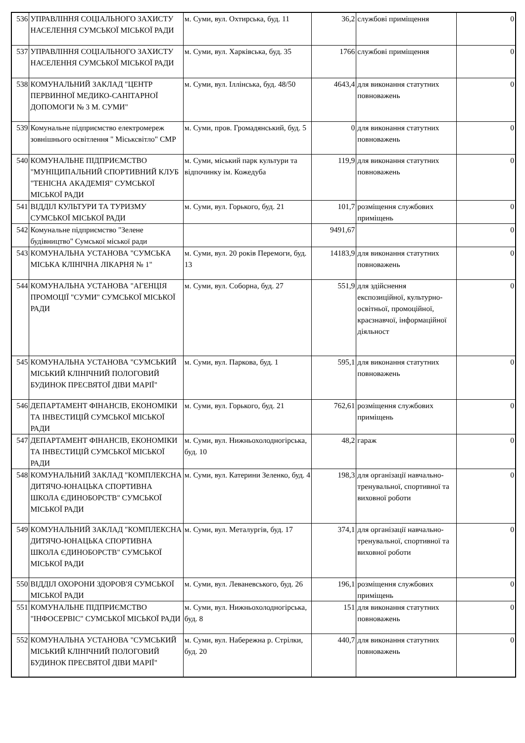| 536 | УПРАВЛІННЯ СОЦІАЛЬНОГО ЗАХИСТУ НАСЕЛЕННЯ СУМСЬКОЇ МІСЬКОЇ РАДИ | м. Суми, вул. Охтирська, буд. 11 | 36,2 | службові приміщення | 0 |
| 537 | УПРАВЛІННЯ СОЦІАЛЬНОГО ЗАХИСТУ НАСЕЛЕННЯ СУМСЬКОЇ МІСЬКОЇ РАДИ | м. Суми, вул. Харківська, буд. 35 | 1766 | службові приміщення | 0 |
| 538 | КОМУНАЛЬНИЙ ЗАКЛАД "ЦЕНТР ПЕРВИННОЇ МЕДИКО-САНІТАРНОЇ ДОПОМОГИ № 3 М. СУМИ" | м. Суми, вул. Іллінська, буд. 48/50 | 4643,4 | для виконання статутних повноважень | 0 |
| 539 | Комунальне підприємство електромереж зовнішнього освітлення " Міськсвітло" СМР | м. Суми, пров. Громадянський, буд. 5 | 0 | для виконання статутних повноважень | 0 |
| 540 | КОМУНАЛЬНЕ ПІДПРИЄМСТВО "МУНІЦИПАЛЬНИЙ СПОРТИВНИЙ КЛУБ "ТЕНІСНА АКАДЕМІЯ" СУМСЬКОЇ МІСЬКОЇ РАДИ | м. Суми, міський парк культури та відпочинку ім. Кожедуба | 119,9 | для виконання статутних повноважень | 0 |
| 541 | ВІДДІЛ КУЛЬТУРИ ТА ТУРИЗМУ СУМСЬКОЇ МІСЬКОЇ РАДИ | м. Суми, вул. Горького, буд. 21 | 101,7 | розміщення службових приміщень | 0 |
| 542 | Комунальне підприємство "Зелене будівництво" Сумської міської ради | | 9491,67 | | 0 |
| 543 | КОМУНАЛЬНА УСТАНОВА "СУМСЬКА МІСЬКА КЛІНІЧНА ЛІКАРНЯ № 1" | м. Суми, вул. 20 років Перемоги, буд. 13 | 14183,9 | для виконання статутних повноважень | 0 |
| 544 | КОМУНАЛЬНА УСТАНОВА "АГЕНЦІЯ ПРОМОЦІЇ "СУМИ" СУМСЬКОЇ МІСЬКОЇ РАДИ | м. Суми, вул. Соборна, буд. 27 | 551,9 | для здійснення експозиційної, культурно-освітньої, промоційної, краєзнавчої, інформаційної діяльност | 0 |
| 545 | КОМУНАЛЬНА УСТАНОВА "СУМСЬКИЙ МІСЬКИЙ КЛІНІЧНИЙ ПОЛОГОВИЙ БУДИНОК ПРЕСВЯТОЇ ДІВИ МАРІЇ" | м. Суми, вул. Паркова, буд. 1 | 595,1 | для виконання статутних повноважень | 0 |
| 546 | ДЕПАРТАМЕНТ ФІНАНСІВ, ЕКОНОМІКИ ТА ІНВЕСТИЦІЙ СУМСЬКОЇ МІСЬКОЇ РАДИ | м. Суми, вул. Горького, буд. 21 | 762,61 | розміщення службових приміщень | 0 |
| 547 | ДЕПАРТАМЕНТ ФІНАНСІВ, ЕКОНОМІКИ ТА ІНВЕСТИЦІЙ СУМСЬКОЇ МІСЬКОЇ РАДИ | м. Суми, вул. Нижньохолодногірська, буд. 10 | 48,2 | гараж | 0 |
| 548 | КОМУНАЛЬНИЙ ЗАКЛАД "КОМПЛЕКСНА ДИТЯЧО-ЮНАЦЬКА СПОРТИВНА ШКОЛА ЄДИНОБОРСТВ" СУМСЬКОЇ МІСЬКОЇ РАДИ | м. Суми, вул. Катерини Зеленко, буд. 4 | 198,3 | для організації навчально-тренувальної, спортивної та виховної роботи | 0 |
| 549 | КОМУНАЛЬНИЙ ЗАКЛАД "КОМПЛЕКСНА ДИТЯЧО-ЮНАЦЬКА СПОРТИВНА ШКОЛА ЄДИНОБОРСТВ" СУМСЬКОЇ МІСЬКОЇ РАДИ | м. Суми, вул. Металургів, буд. 17 | 374,1 | для організації навчально-тренувальної, спортивної та виховної роботи | 0 |
| 550 | ВІДДІЛ ОХОРОНИ ЗДОРОВ'Я СУМСЬКОЇ МІСЬКОЇ РАДИ | м. Суми, вул. Леваневського, буд. 26 | 196,1 | розміщення службових приміщень | 0 |
| 551 | КОМУНАЛЬНЕ ПІДПРИЄМСТВО "ІНФОСЕРВІС" СУМСЬКОЇ МІСЬКОЇ РАДИ | м. Суми, вул. Нижньохолодногірська, буд. 8 | 151 | для виконання статутних повноважень | 0 |
| 552 | КОМУНАЛЬНА УСТАНОВА "СУМСЬКИЙ МІСЬКИЙ КЛІНІЧНИЙ ПОЛОГОВИЙ БУДИНОК ПРЕСВЯТОЇ ДІВИ МАРІЇ" | м. Суми, вул. Набережна р. Стрілки, буд. 20 | 440,7 | для виконання статутних повноважень | 0 |